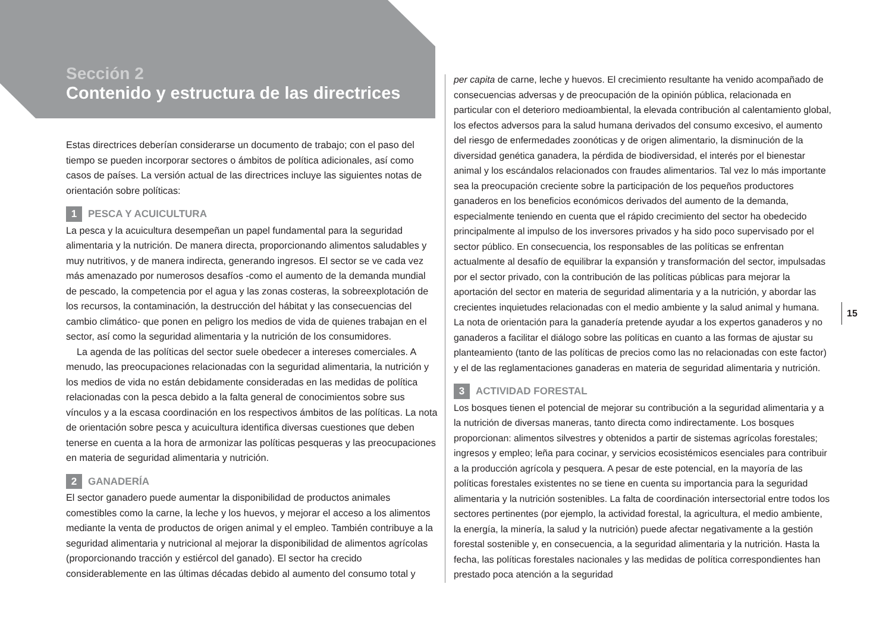Sección 2
Contenido y estructura de las directrices
Estas directrices deberían considerarse un documento de trabajo; con el paso del tiempo se pueden incorporar sectores o ámbitos de política adicionales, así como casos de países. La versión actual de las directrices incluye las siguientes notas de orientación sobre políticas:
1 PESCA Y ACUICULTURA
La pesca y la acuicultura desempeñan un papel fundamental para la seguridad alimentaria y la nutrición. De manera directa, proporcionando alimentos saludables y muy nutritivos, y de manera indirecta, generando ingresos. El sector se ve cada vez más amenazado por numerosos desafíos -como el aumento de la demanda mundial de pescado, la competencia por el agua y las zonas costeras, la sobreexplotación de los recursos, la contaminación, la destrucción del hábitat y las consecuencias del cambio climático- que ponen en peligro los medios de vida de quienes trabajan en el sector, así como la seguridad alimentaria y la nutrición de los consumidores.
La agenda de las políticas del sector suele obedecer a intereses comerciales. A menudo, las preocupaciones relacionadas con la seguridad alimentaria, la nutrición y los medios de vida no están debidamente consideradas en las medidas de política relacionadas con la pesca debido a la falta general de conocimientos sobre sus vínculos y a la escasa coordinación en los respectivos ámbitos de las políticas. La nota de orientación sobre pesca y acuicultura identifica diversas cuestiones que deben tenerse en cuenta a la hora de armonizar las políticas pesqueras y las preocupaciones en materia de seguridad alimentaria y nutrición.
2 GANADERÍA
El sector ganadero puede aumentar la disponibilidad de productos animales comestibles como la carne, la leche y los huevos, y mejorar el acceso a los alimentos mediante la venta de productos de origen animal y el empleo. También contribuye a la seguridad alimentaria y nutricional al mejorar la disponibilidad de alimentos agrícolas (proporcionando tracción y estiércol del ganado). El sector ha crecido considerablemente en las últimas décadas debido al aumento del consumo total y
per capita de carne, leche y huevos. El crecimiento resultante ha venido acompañado de consecuencias adversas y de preocupación de la opinión pública, relacionada en particular con el deterioro medioambiental, la elevada contribución al calentamiento global, los efectos adversos para la salud humana derivados del consumo excesivo, el aumento del riesgo de enfermedades zoonóticas y de origen alimentario, la disminución de la diversidad genética ganadera, la pérdida de biodiversidad, el interés por el bienestar animal y los escándalos relacionados con fraudes alimentarios. Tal vez lo más importante sea la preocupación creciente sobre la participación de los pequeños productores ganaderos en los beneficios económicos derivados del aumento de la demanda, especialmente teniendo en cuenta que el rápido crecimiento del sector ha obedecido principalmente al impulso de los inversores privados y ha sido poco supervisado por el sector público. En consecuencia, los responsables de las políticas se enfrentan actualmente al desafío de equilibrar la expansión y transformación del sector, impulsadas por el sector privado, con la contribución de las políticas públicas para mejorar la aportación del sector en materia de seguridad alimentaria y a la nutrición, y abordar las crecientes inquietudes relacionadas con el medio ambiente y la salud animal y humana. La nota de orientación para la ganadería pretende ayudar a los expertos ganaderos y no ganaderos a facilitar el diálogo sobre las políticas en cuanto a las formas de ajustar su planteamiento (tanto de las políticas de precios como las no relacionadas con este factor) y el de las reglamentaciones ganaderas en materia de seguridad alimentaria y nutrición.
3 ACTIVIDAD FORESTAL
Los bosques tienen el potencial de mejorar su contribución a la seguridad alimentaria y a la nutrición de diversas maneras, tanto directa como indirectamente. Los bosques proporcionan: alimentos silvestres y obtenidos a partir de sistemas agrícolas forestales; ingresos y empleo; leña para cocinar, y servicios ecosistémicos esenciales para contribuir a la producción agrícola y pesquera. A pesar de este potencial, en la mayoría de las políticas forestales existentes no se tiene en cuenta su importancia para la seguridad alimentaria y la nutrición sostenibles. La falta de coordinación intersectorial entre todos los sectores pertinentes (por ejemplo, la actividad forestal, la agricultura, el medio ambiente, la energía, la minería, la salud y la nutrición) puede afectar negativamente a la gestión forestal sostenible y, en consecuencia, a la seguridad alimentaria y la nutrición. Hasta la fecha, las políticas forestales nacionales y las medidas de política correspondientes han prestado poca atención a la seguridad
15